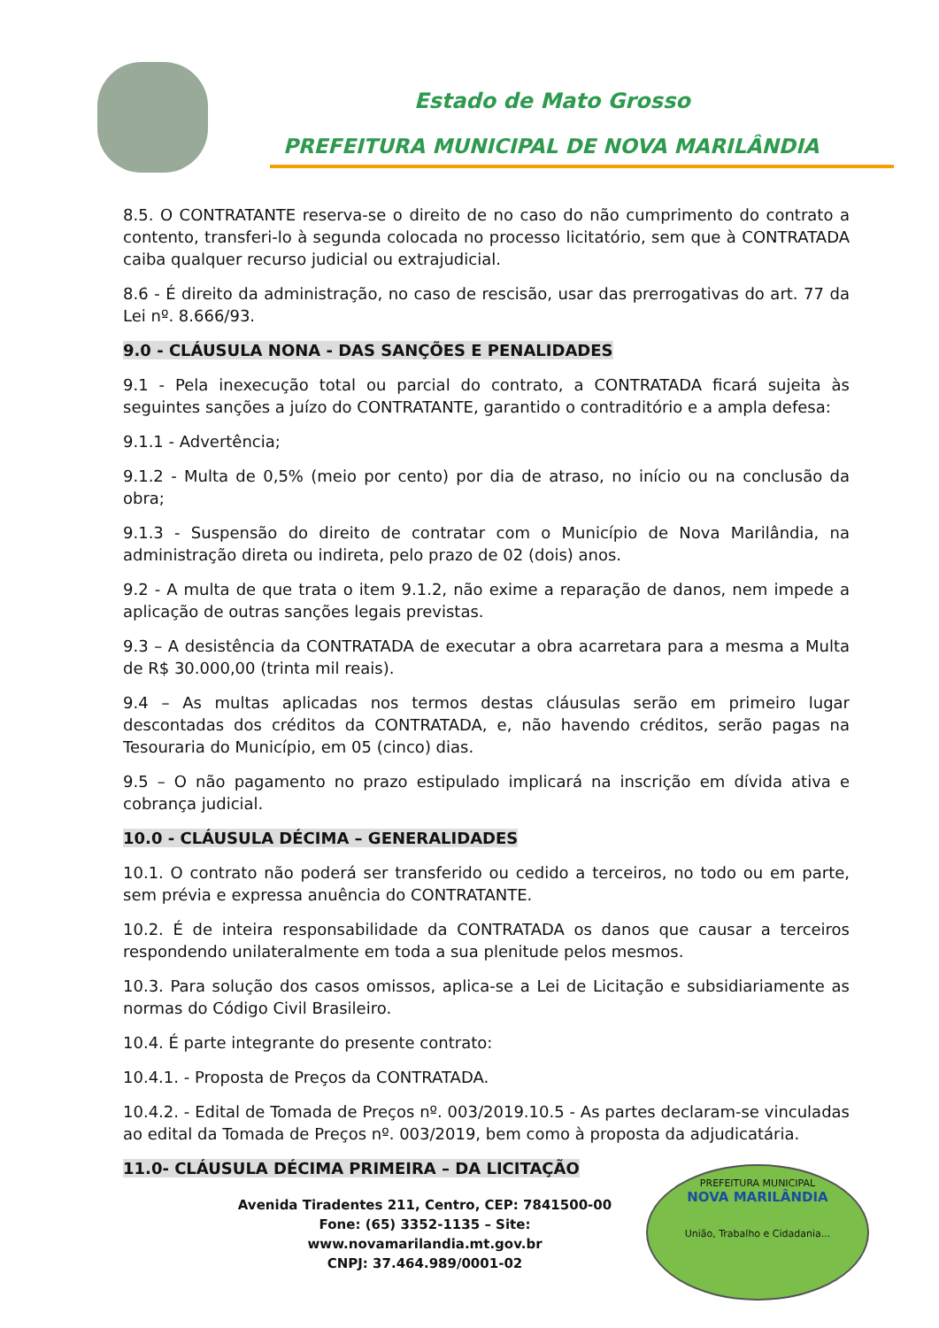Estado de Mato Grosso
PREFEITURA MUNICIPAL DE NOVA MARILÂNDIA
8.5. O CONTRATANTE reserva-se o direito de no caso do não cumprimento do contrato a contento, transferi-lo à segunda colocada no processo licitatório, sem que à CONTRATADA caiba qualquer recurso judicial ou extrajudicial.
8.6 - É direito da administração, no caso de rescisão, usar das prerrogativas do art. 77 da Lei nº. 8.666/93.
9.0 - CLÁUSULA NONA - DAS SANÇÕES E PENALIDADES
9.1 - Pela inexecução total ou parcial do contrato, a CONTRATADA ficará sujeita às seguintes sanções a juízo do CONTRATANTE, garantido o contraditório e a ampla defesa:
9.1.1 - Advertência;
9.1.2 - Multa de 0,5% (meio por cento) por dia de atraso, no início ou na conclusão da obra;
9.1.3 - Suspensão do direito de contratar com o Município de Nova Marilândia, na administração direta ou indireta, pelo prazo de 02 (dois) anos.
9.2 - A multa de que trata o item 9.1.2, não exime a reparação de danos, nem impede a aplicação de outras sanções legais previstas.
9.3 – A desistência da CONTRATADA de executar a obra acarretara para a mesma a Multa de R$ 30.000,00 (trinta mil reais).
9.4 – As multas aplicadas nos termos destas cláusulas serão em primeiro lugar descontadas dos créditos da CONTRATADA, e, não havendo créditos, serão pagas na Tesouraria do Município, em 05 (cinco) dias.
9.5 – O não pagamento no prazo estipulado implicará na inscrição em dívida ativa e cobrança judicial.
10.0 - CLÁUSULA DÉCIMA – GENERALIDADES
10.1. O contrato não poderá ser transferido ou cedido a terceiros, no todo ou em parte, sem prévia e expressa anuência do CONTRATANTE.
10.2. É de inteira responsabilidade da CONTRATADA os danos que causar a terceiros respondendo unilateralmente em toda a sua plenitude pelos mesmos.
10.3. Para solução dos casos omissos, aplica-se a Lei de Licitação e subsidiariamente as normas do Código Civil Brasileiro.
10.4. É parte integrante do presente contrato:
10.4.1. - Proposta de Preços da CONTRATADA.
10.4.2. - Edital de Tomada de Preços nº. 003/2019.10.5 - As partes declaram-se vinculadas ao edital da Tomada de Preços nº. 003/2019, bem como à proposta da adjudicatária.
11.0- CLÁUSULA DÉCIMA PRIMEIRA – DA LICITAÇÃO
Avenida Tiradentes 211, Centro, CEP: 7841500-00
Fone: (65) 3352-1135 – Site: www.novamarilandia.mt.gov.br
CNPJ: 37.464.989/0001-02
PREFEITURA MUNICIPAL
NOVA MARILÂNDIA
União, Trabalho e Cidadania...